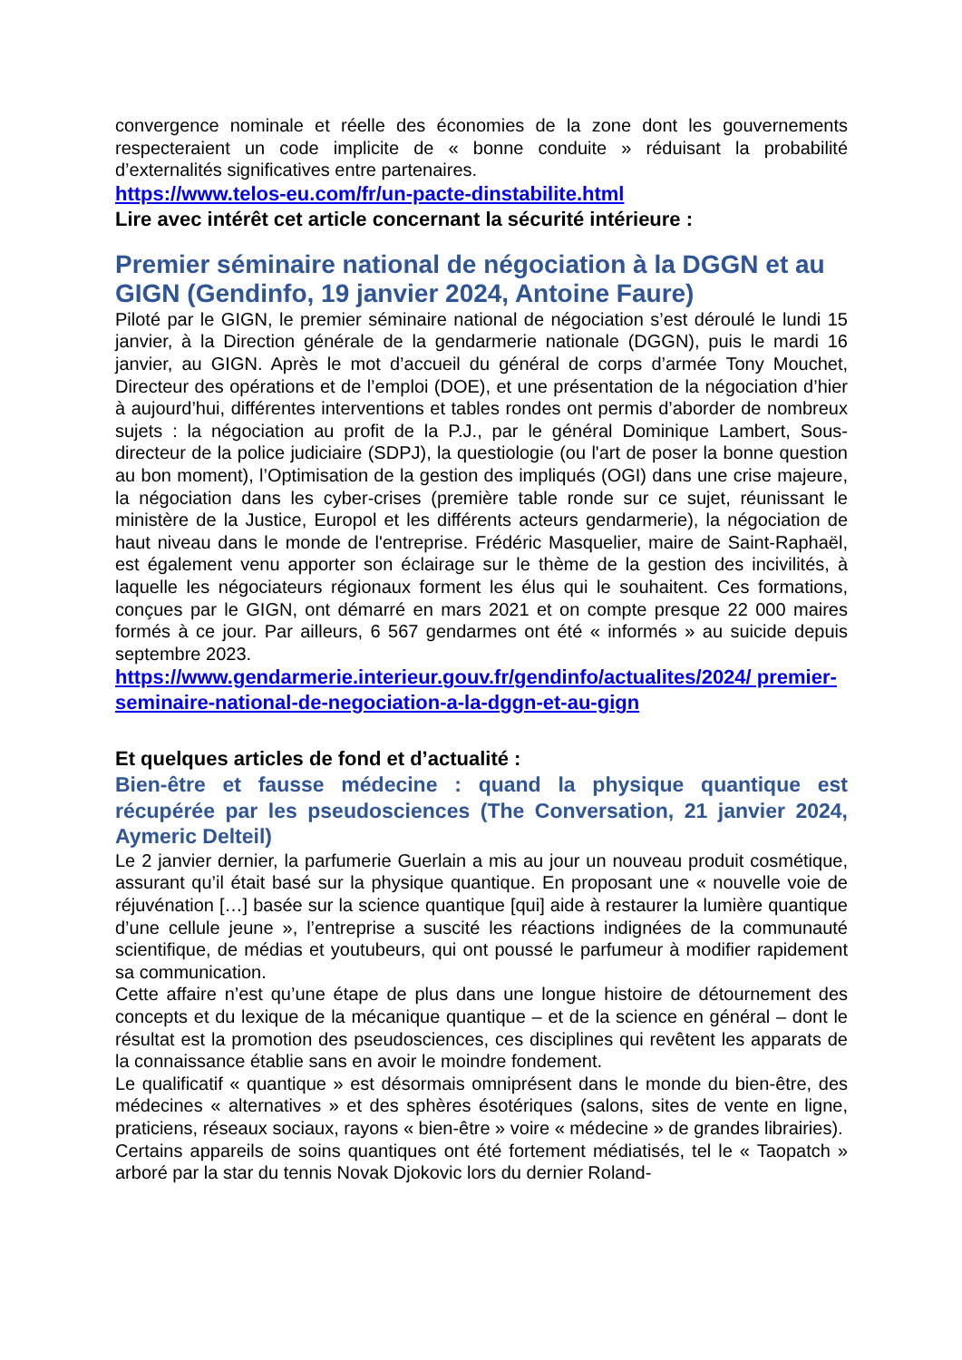convergence nominale et réelle des économies de la zone dont les gouvernements respecteraient un code implicite de « bonne conduite » réduisant la probabilité d’externalités significatives entre partenaires.
https://www.telos-eu.com/fr/un-pacte-dinstabilite.html
Lire avec intérêt cet article concernant la sécurité intérieure :
Premier séminaire national de négociation à la DGGN et au GIGN (Gendinfo, 19 janvier 2024, Antoine Faure)
Piloté par le GIGN, le premier séminaire national de négociation s’est déroulé le lundi 15 janvier, à la Direction générale de la gendarmerie nationale (DGGN), puis le mardi 16 janvier, au GIGN. Après le mot d’accueil du général de corps d’armée Tony Mouchet, Directeur des opérations et de l’emploi (DOE), et une présentation de la négociation d’hier à aujourd’hui, différentes interventions et tables rondes ont permis d’aborder de nombreux sujets : la négociation au profit de la P.J., par le général Dominique Lambert, Sous-directeur de la police judiciaire (SDPJ), la questiologie (ou l'art de poser la bonne question au bon moment), l’Optimisation de la gestion des impliqués (OGI) dans une crise majeure, la négociation dans les cyber-crises (première table ronde sur ce sujet, réunissant le ministère de la Justice, Europol et les différents acteurs gendarmerie), la négociation de haut niveau dans le monde de l'entreprise. Frédéric Masquelier, maire de Saint-Raphaël, est également venu apporter son éclairage sur le thème de la gestion des incivilités, à laquelle les négociateurs régionaux forment les élus qui le souhaitent. Ces formations, conçues par le GIGN, ont démarré en mars 2021 et on compte presque 22 000 maires formés à ce jour. Par ailleurs, 6 567 gendarmes ont été « informés » au suicide depuis septembre 2023.
https://www.gendarmerie.interieur.gouv.fr/gendinfo/actualites/2024/ premier-seminaire-national-de-negociation-a-la-dggn-et-au-gign
Et quelques articles de fond et d’actualité :
Bien-être et fausse médecine : quand la physique quantique est récupérée par les pseudosciences (The Conversation, 21 janvier 2024, Aymeric Delteil)
Le 2 janvier dernier, la parfumerie Guerlain a mis au jour un nouveau produit cosmétique, assurant qu’il était basé sur la physique quantique. En proposant une « nouvelle voie de réjuvénation […] basée sur la science quantique [qui] aide à restaurer la lumière quantique d’une cellule jeune », l’entreprise a suscité les réactions indignées de la communauté scientifique, de médias et youtubeurs, qui ont poussé le parfumeur à modifier rapidement sa communication.
Cette affaire n’est qu’une étape de plus dans une longue histoire de détournement des concepts et du lexique de la mécanique quantique – et de la science en général – dont le résultat est la promotion des pseudosciences, ces disciplines qui revêtent les apparats de la connaissance établie sans en avoir le moindre fondement.
Le qualificatif « quantique » est désormais omniprésent dans le monde du bien-être, des médecines « alternatives » et des sphères ésotériques (salons, sites de vente en ligne, praticiens, réseaux sociaux, rayons « bien-être » voire « médecine » de grandes librairies).
Certains appareils de soins quantiques ont été fortement médiatisés, tel le « Taopatch » arboré par la star du tennis Novak Djokovic lors du dernier Roland-